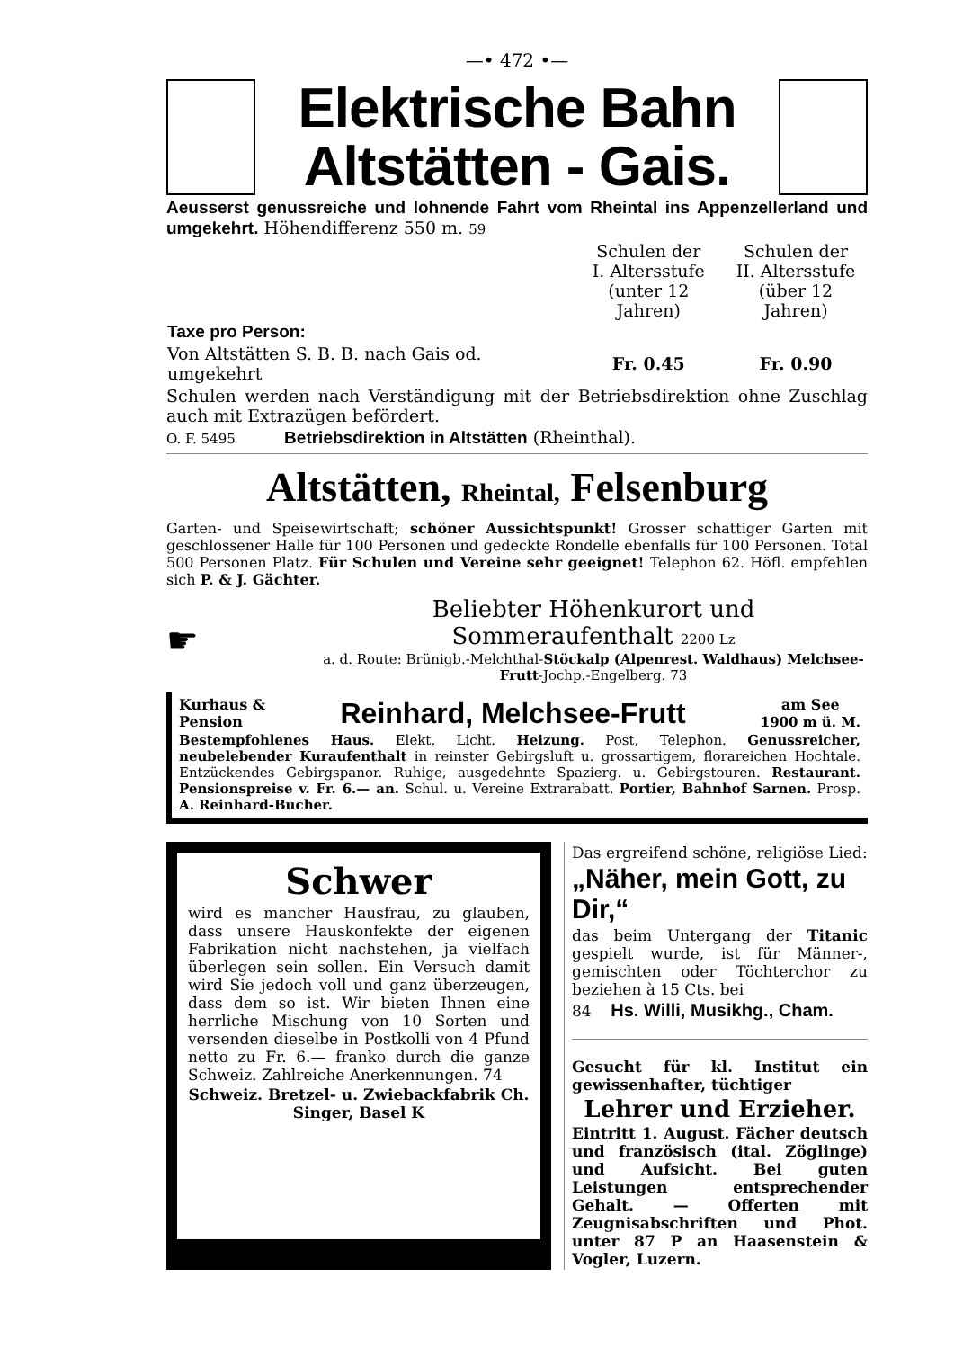—• 472 •—
Elektrische Bahn
Altstätten - Gais.
Aeusserst genussreiche und lohnende Fahrt vom Rheintal ins Appenzellerland und umgekehrt. Höhendifferenz 550 m. 59
| | Schulen der I. Altersstufe (unter 12 Jahren) | Schulen der II. Altersstufe (über 12 Jahren) |
| Taxe pro Person: | | |
| Von Altstätten S. B. B. nach Gais od. umgekehrt | Fr. 0.45 | Fr. 0.90 |
Schulen werden nach Verständigung mit der Betriebsdirektion ohne Zuschlag auch mit Extrazügen befördert.
O. F. 5495 Betriebsdirektion in Altstätten (Rheinthal).
Altstätten, Rheintal, Felsenburg
Garten- und Speisewirtschaft; schöner Aussichtspunkt! Grosser schattiger Garten mit geschlossener Halle für 100 Personen und gedeckte Rondelle ebenfalls für 100 Personen. Total 500 Personen Platz. Für Schulen und Vereine sehr geeignet! Telephon 62. Höfl. empfehlen sich P. & J. Gächter.
☛
Beliebter Höhenkurort und Sommeraufenthalt 2200 Lz
a. d. Route: Brünigb.-Melchthal-Stöckalp (Alpenrest. Waldhaus) Melchsee-Frutt-Jochp.-Engelberg. 73
Kurhaus &
Pension Reinhard, Melchsee-Frutt am See
1900 m ü. M.
Bestempfohlenes Haus. Elekt. Licht. Heizung. Post, Telephon. Genussreicher, neubelebender Kuraufenthalt in reinster Gebirgsluft u. grossartigem, florareichen Hochtale. Entzückendes Gebirgspanor. Ruhige, ausgedehnte Spazierg. u. Gebirgstouren. Restaurant. Pensionspreise v. Fr. 6.— an. Schul. u. Vereine Extrarabatt. Portier, Bahnhof Sarnen. Prosp. A. Reinhard-Bucher.
Schwer
wird es mancher Hausfrau, zu glauben, dass unsere Hauskonfekte der eigenen Fabrikation nicht nachstehen, ja vielfach überlegen sein sollen. Ein Versuch damit wird Sie jedoch voll und ganz überzeugen, dass dem so ist. Wir bieten Ihnen eine herrliche Mischung von 10 Sorten und versenden dieselbe in Postkolli von 4 Pfund netto zu Fr. 6.— franko durch die ganze Schweiz. Zahlreiche Anerkennungen. 74
Schweiz. Bretzel- u. Zwiebackfabrik Ch. Singer, Basel K
Das ergreifend schöne, religiöse Lied:
„Näher, mein Gott, zu Dir,“
das beim Untergang der Titanic gespielt wurde, ist für Männer-, gemischten oder Töchterchor zu beziehen à 15 Cts. bei
84 Hs. Willi, Musikhg., Cham.
Gesucht für kl. Institut ein gewissenhafter, tüchtiger
Lehrer und Erzieher.
Eintritt 1. August. Fächer deutsch und französisch (ital. Zöglinge) und Aufsicht. Bei guten Leistungen entsprechender Gehalt. — Offerten mit Zeugnisabschriften und Phot. unter 87 P an Haasenstein & Vogler, Luzern.